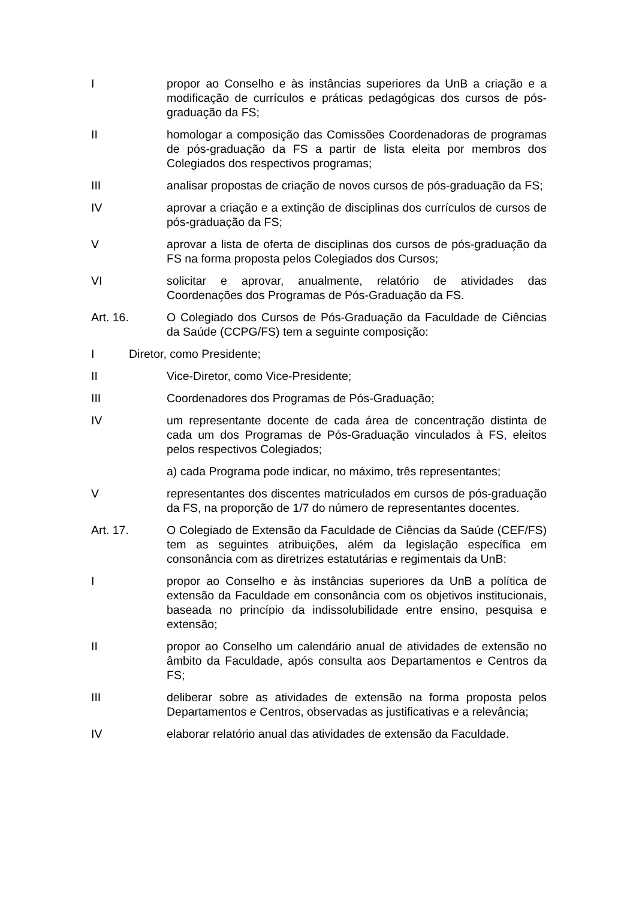I propor ao Conselho e às instâncias superiores da UnB a criação e a modificação de currículos e práticas pedagógicas dos cursos de pós-graduação da FS;
II homologar a composição das Comissões Coordenadoras de programas de pós-graduação da FS a partir de lista eleita por membros dos Colegiados dos respectivos programas;
III analisar propostas de criação de novos cursos de pós-graduação da FS;
IV aprovar a criação e a extinção de disciplinas dos currículos de cursos de pós-graduação da FS;
V aprovar a lista de oferta de disciplinas dos cursos de pós-graduação da FS na forma proposta pelos Colegiados dos Cursos;
VI solicitar e aprovar, anualmente, relatório de atividades das Coordenações dos Programas de Pós-Graduação da FS.
Art. 16. O Colegiado dos Cursos de Pós-Graduação da Faculdade de Ciências da Saúde (CCPG/FS) tem a seguinte composição:
I Diretor, como Presidente;
II Vice-Diretor, como Vice-Presidente;
III Coordenadores dos Programas de Pós-Graduação;
IV um representante docente de cada área de concentração distinta de cada um dos Programas de Pós-Graduação vinculados à FS, eleitos pelos respectivos Colegiados;
a) cada Programa pode indicar, no máximo, três representantes;
V representantes dos discentes matriculados em cursos de pós-graduação da FS, na proporção de 1/7 do número de representantes docentes.
Art. 17. O Colegiado de Extensão da Faculdade de Ciências da Saúde (CEF/FS) tem as seguintes atribuições, além da legislação específica em consonância com as diretrizes estatutárias e regimentais da UnB:
I propor ao Conselho e às instâncias superiores da UnB a política de extensão da Faculdade em consonância com os objetivos institucionais, baseada no princípio da indissolubilidade entre ensino, pesquisa e extensão;
II propor ao Conselho um calendário anual de atividades de extensão no âmbito da Faculdade, após consulta aos Departamentos e Centros da FS;
III deliberar sobre as atividades de extensão na forma proposta pelos Departamentos e Centros, observadas as justificativas e a relevância;
IV elaborar relatório anual das atividades de extensão da Faculdade.